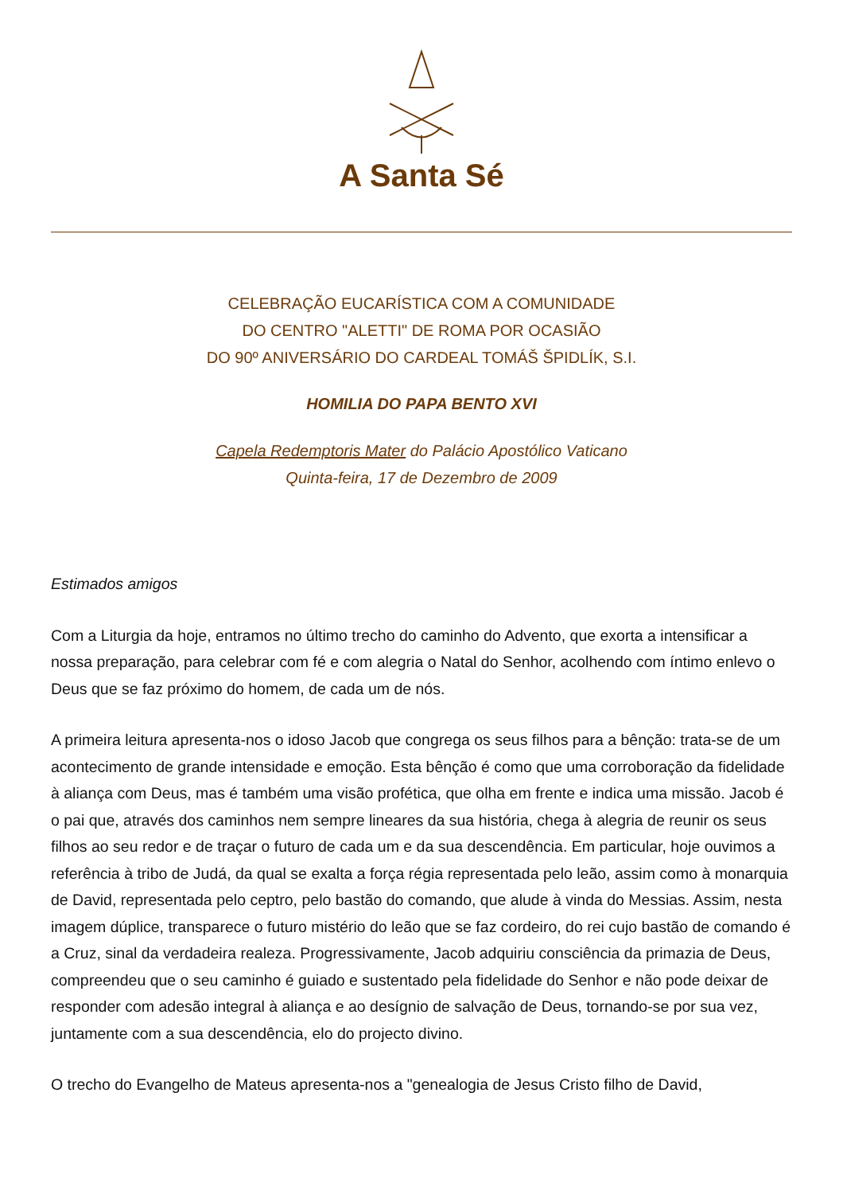A Santa Sé
CELEBRAÇÃO EUCARÍSTICA COM A COMUNIDADE
DO CENTRO "ALETTI" DE ROMA POR OCASIÃO
DO 90º ANIVERSÁRIO DO CARDEAL TOMÁŠ ŠPIDLÍK, S.I.
HOMILIA DO PAPA BENTO XVI
Capela Redemptoris Mater do Palácio Apostólico Vaticano
Quinta-feira, 17 de Dezembro de 2009
Estimados amigos
Com a Liturgia da hoje, entramos no último trecho do caminho do Advento, que exorta a intensificar a nossa preparação, para celebrar com fé e com alegria o Natal do Senhor, acolhendo com íntimo enlevo o Deus que se faz próximo do homem, de cada um de nós.
A primeira leitura apresenta-nos o idoso Jacob que congrega os seus filhos para a bênção: trata-se de um acontecimento de grande intensidade e emoção. Esta bênção é como que uma corroboração da fidelidade à aliança com Deus, mas é também uma visão profética, que olha em frente e indica uma missão. Jacob é o pai que, através dos caminhos nem sempre lineares da sua história, chega à alegria de reunir os seus filhos ao seu redor e de traçar o futuro de cada um e da sua descendência. Em particular, hoje ouvimos a referência à tribo de Judá, da qual se exalta a força régia representada pelo leão, assim como à monarquia de David, representada pelo ceptro, pelo bastão do comando, que alude à vinda do Messias. Assim, nesta imagem dúplice, transparece o futuro mistério do leão que se faz cordeiro, do rei cujo bastão de comando é a Cruz, sinal da verdadeira realeza. Progressivamente, Jacob adquiriu consciência da primazia de Deus, compreendeu que o seu caminho é guiado e sustentado pela fidelidade do Senhor e não pode deixar de responder com adesão integral à aliança e ao desígnio de salvação de Deus, tornando-se por sua vez, juntamente com a sua descendência, elo do projecto divino.
O trecho do Evangelho de Mateus apresenta-nos a "genealogia de Jesus Cristo filho de David,